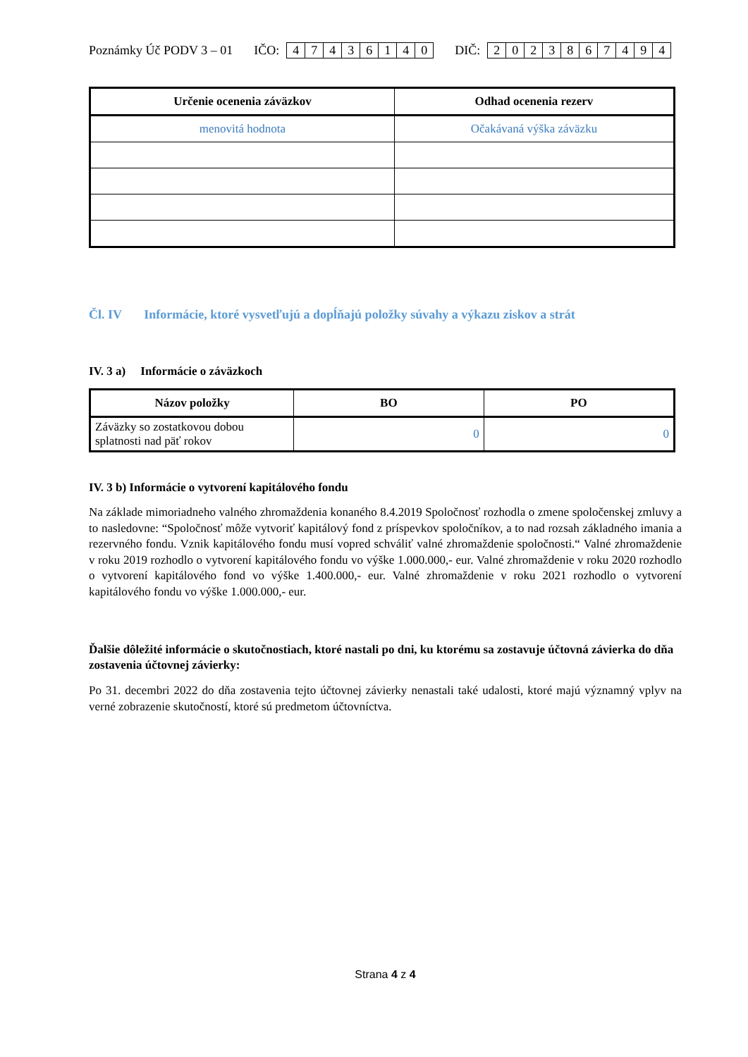Poznámky Úč PODV 3 – 01 IČO: 47436140 DIČ: 2023867494
| Určenie ocenenia záväzkov | Odhad ocenenia rezerv |
| --- | --- |
| menovitá hodnota | Očakávaná výška záväzku |
Čl. IV Informácie, ktoré vysvetľujú a dopĺňajú položky súvahy a výkazu ziskov a strát
IV. 3 a) Informácie o záväzkoch
| Názov položky | BO | PO |
| --- | --- | --- |
| Záväzky so zostatkovou dobou splatnosti nad päť rokov | 0 | 0 |
IV. 3 b) Informácie o vytvorení kapitálového fondu
Na základe mimoriadneho valného zhromaždenia konaného 8.4.2019 Spoločnosť rozhodla o zmene spoločenskej zmluvy a to nasledovne: “Spoločnosť môže vytvoriť kapitálový fond z príspevkov spoločníkov, a to nad rozsah základného imania a rezervného fondu. Vznik kapitálového fondu musí vopred schváliť valné zhromaždenie spoločnosti.“ Valné zhromaždenie v roku 2019 rozhodlo o vytvorení kapitálového fondu vo výške 1.000.000,- eur. Valné zhromaždenie v roku 2020 rozhodlo o vytvorení kapitálového fond vo výške 1.400.000,- eur. Valné zhromaždenie v roku 2021 rozhodlo o vytvorení kapitálového fondu vo výške 1.000.000,- eur.
Ďalšie dôležité informácie o skutočnostiach, ktoré nastali po dni, ku ktorému sa zostavuje účtovná závierka do dňa zostavenia účtovnej závierky:
Po 31. decembri 2022 do dňa zostavenia tejto účtovnej závierky nenastali také udalosti, ktoré majú významný vplyv na verné zobrazenie skutočností, ktoré sú predmetom účtovníctva.
Strana 4 z 4